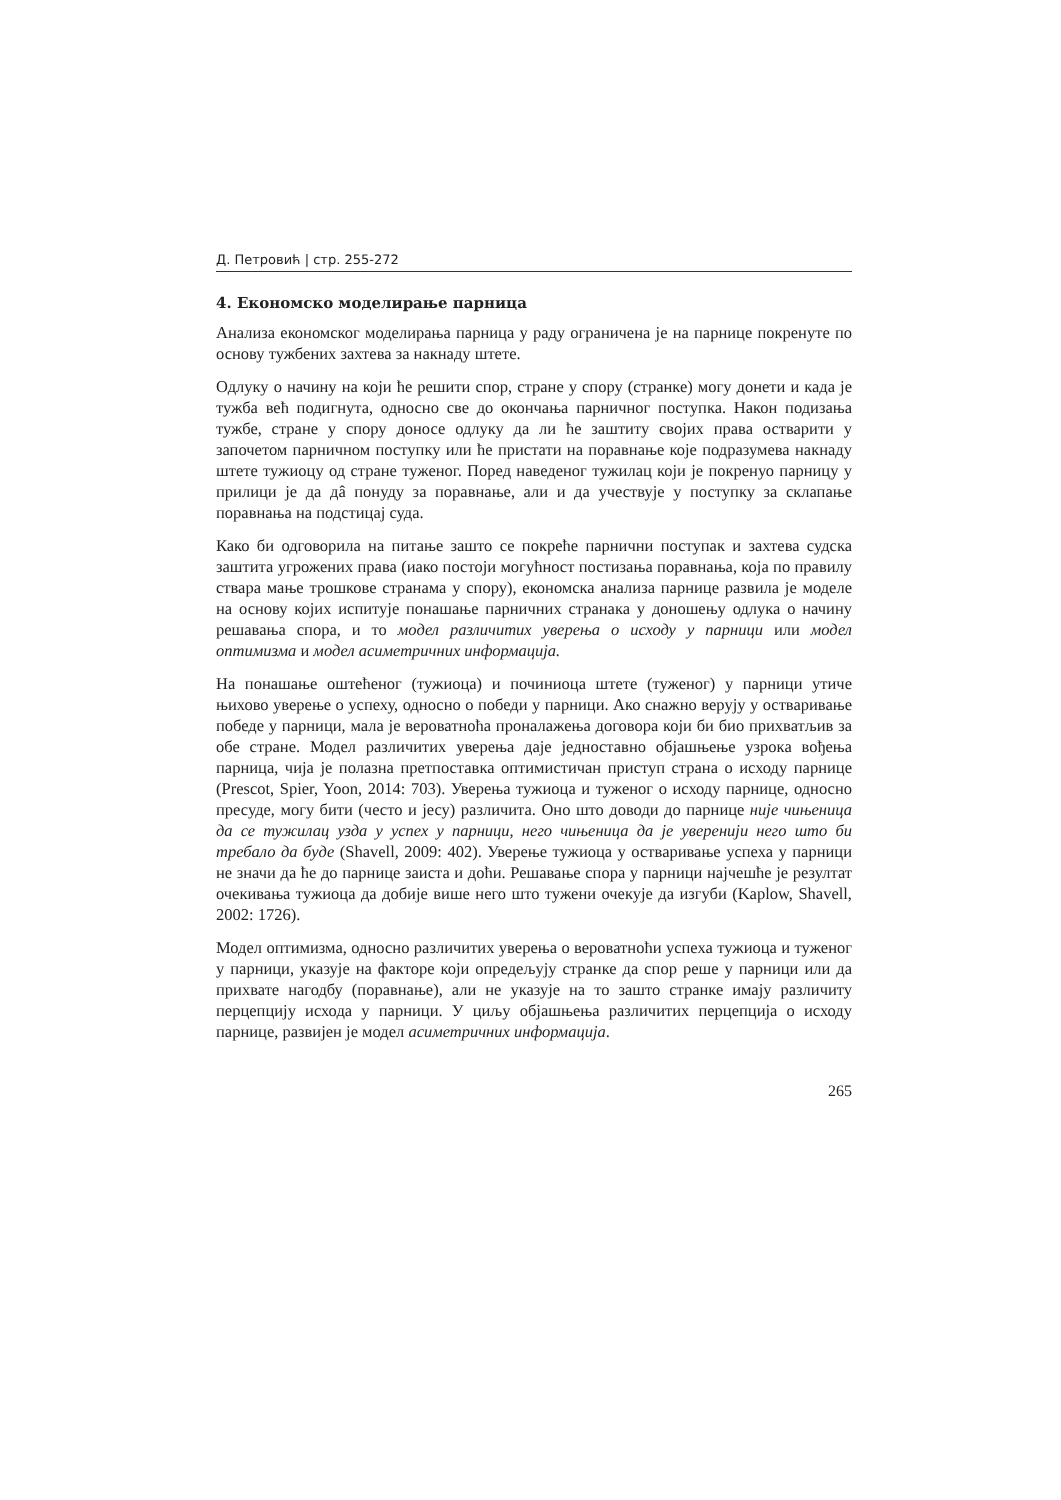Д. Петровић | стр. 255-272
4. Економско моделирање парница
Анализа економског моделирања парница у раду ограничена је на парнице покренуте по основу тужбених захтева за накнаду штете.
Одлуку о начину на који ће решити спор, стране у спору (странке) могу донети и када је тужба већ подигнута, односно све до окончања парничног поступка. Након подизања тужбе, стране у спору доносе одлуку да ли ће заштиту својих права остварити у започетом парничном поступку или ће пристати на поравнање које подразумева накнаду штете тужиоцу од стране туженог. Поред наведеног тужилац који је покренуо парницу у прилици је да дâ понуду за поравнање, али и да учествује у поступку за склапање поравнања на подстицај суда.
Како би одговорила на питање зашто се покреће парнични поступак и захтева судска заштита угрожених права (иако постоји могућност постизања поравнања, која по правилу ствара мање трошкове странама у спору), економска анализа парнице развила је моделе на основу којих испитује понашање парничних странака у доношењу одлука о начину решавања спора, и то модел различитих уверења о исходу у парници или модел оптимизма и модел асиметричних информација.
На понашање оштећеног (тужиоца) и починиоца штете (туженог) у парници утиче њихово уверење о успеху, односно о победи у парници. Ако снажно верују у остваривање победе у парници, мала је вероватноћа проналажења договора који би био прихватљив за обе стране. Модел различитих уверења даје једноставно објашњење узрока вођења парница, чија је полазна претпоставка оптимистичан приступ страна о исходу парнице (Prescot, Spier, Yoon, 2014: 703). Уверења тужиоца и туженог о исходу парнице, односно пресуде, могу бити (често и јесу) различита. Оно што доводи до парнице није чињеница да се тужилац узда у успех у парници, него чињеница да је уверенији него што би требало да буде (Shavell, 2009: 402). Уверење тужиоца у остваривање успеха у парници не значи да ће до парнице заиста и доћи. Решавање спора у парници најчешће је резултат очекивања тужиоца да добије више него што тужени очекује да изгуби (Kaplow, Shavell, 2002: 1726).
Модел оптимизма, односно различитих уверења о вероватноћи успеха тужиоца и туженог у парници, указује на факторе који опредељују странке да спор реше у парници или да прихвате нагодбу (поравнање), али не указује на то зашто странке имају различиту перцепцију исхода у парници. У циљу објашњења различитих перцепција о исходу парнице, развијен је модел асиметричних информација.
265